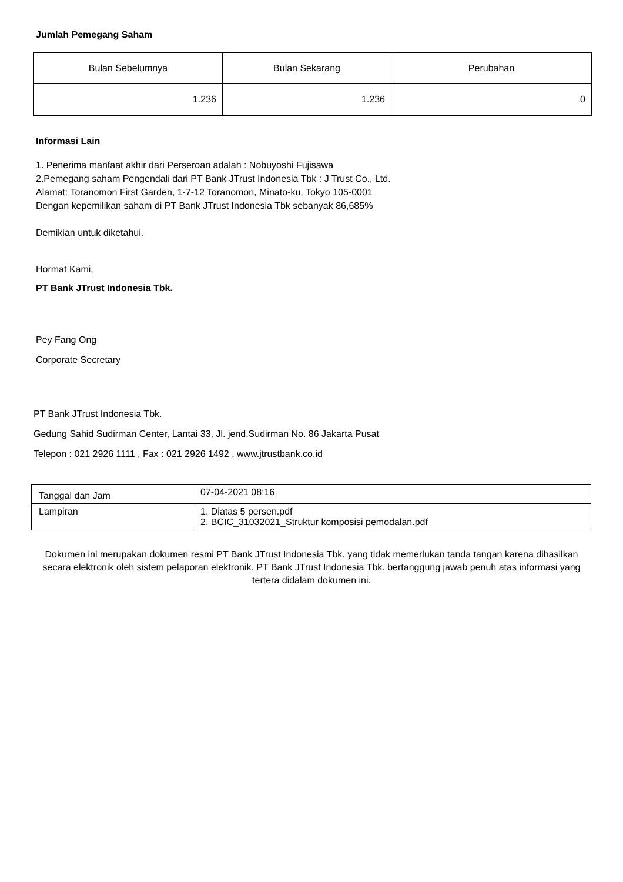Jumlah Pemegang Saham
| Bulan Sebelumnya | Bulan Sekarang | Perubahan |
| 1.236 | 1.236 | 0 |
Informasi Lain
1. Penerima manfaat akhir dari Perseroan adalah : Nobuyoshi Fujisawa
2.Pemegang saham Pengendali dari PT Bank JTrust Indonesia Tbk : J Trust Co., Ltd.
Alamat: Toranomon First Garden, 1-7-12 Toranomon, Minato-ku, Tokyo 105-0001
Dengan kepemilikan saham di PT Bank JTrust Indonesia Tbk sebanyak 86,685%
Demikian untuk diketahui.
Hormat Kami,
PT Bank JTrust Indonesia Tbk.
Pey Fang Ong
Corporate Secretary
PT Bank JTrust Indonesia Tbk.
Gedung Sahid Sudirman Center, Lantai 33, Jl. jend.Sudirman No. 86 Jakarta Pusat
Telepon : 021 2926 1111 , Fax : 021 2926 1492 , www.jtrustbank.co.id
| Tanggal dan Jam | 07-04-2021 08:16 |
| Lampiran | 1. Diatas 5 persen.pdf 2. BCIC_31032021_Struktur komposisi pemodalan.pdf |
Dokumen ini merupakan dokumen resmi PT Bank JTrust Indonesia Tbk. yang tidak memerlukan tanda tangan karena dihasilkan secara elektronik oleh sistem pelaporan elektronik. PT Bank JTrust Indonesia Tbk. bertanggung jawab penuh atas informasi yang tertera didalam dokumen ini.